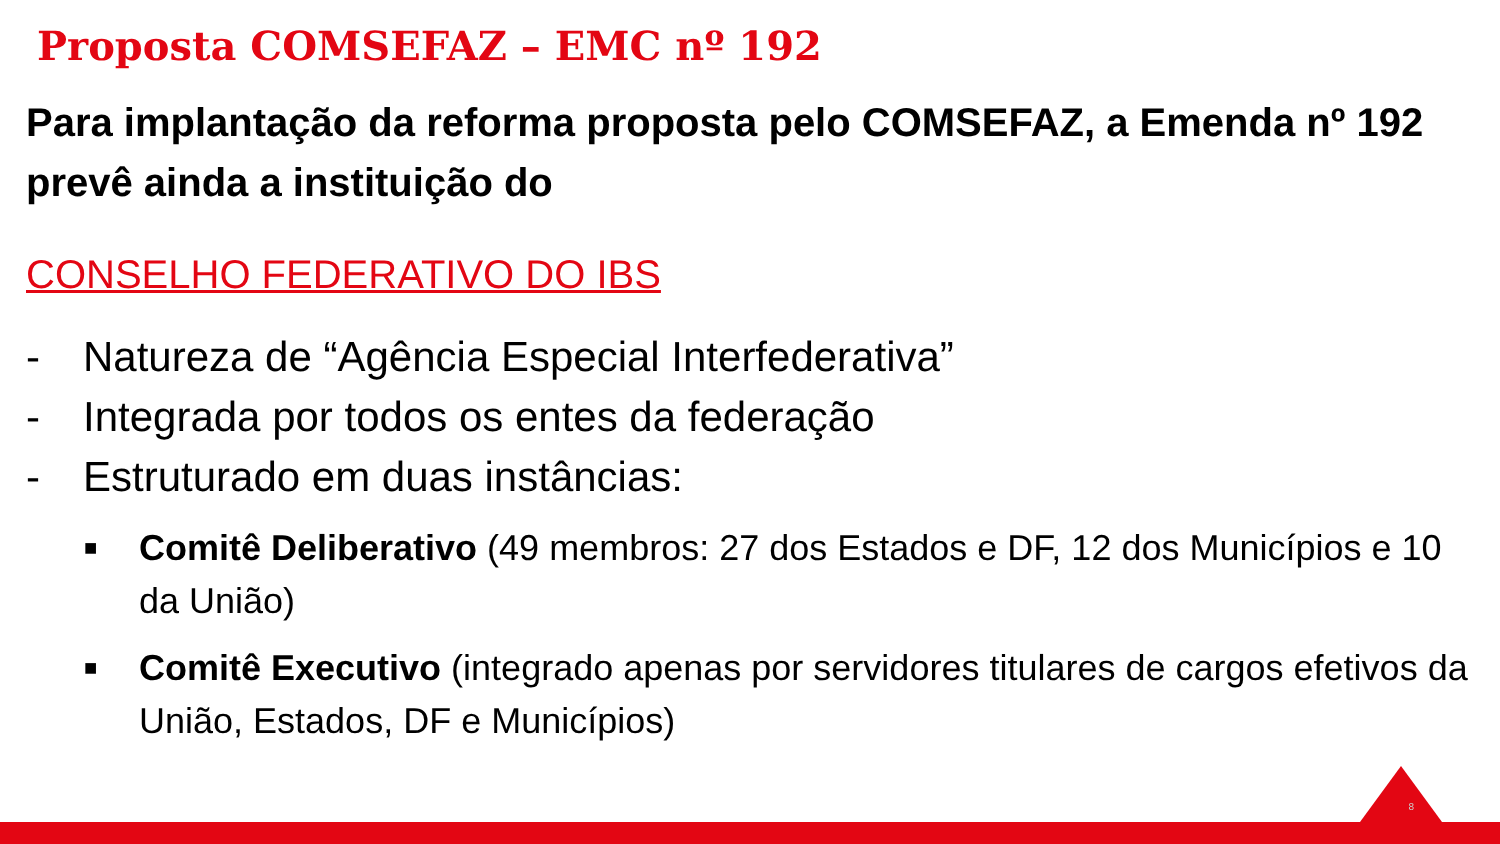Proposta COMSEFAZ – EMC nº 192
Para implantação da reforma proposta pelo COMSEFAZ, a Emenda nº 192 prevê ainda a instituição do
CONSELHO FEDERATIVO DO IBS
- Natureza de “Agência Especial Interfederativa”
- Integrada por todos os entes da federação
- Estruturado em duas instâncias:
■ Comitê Deliberativo (49 membros: 27 dos Estados e DF, 12 dos Municípios e 10 da União)
■ Comitê Executivo (integrado apenas por servidores titulares de cargos efetivos da União, Estados, DF e Municípios)
8